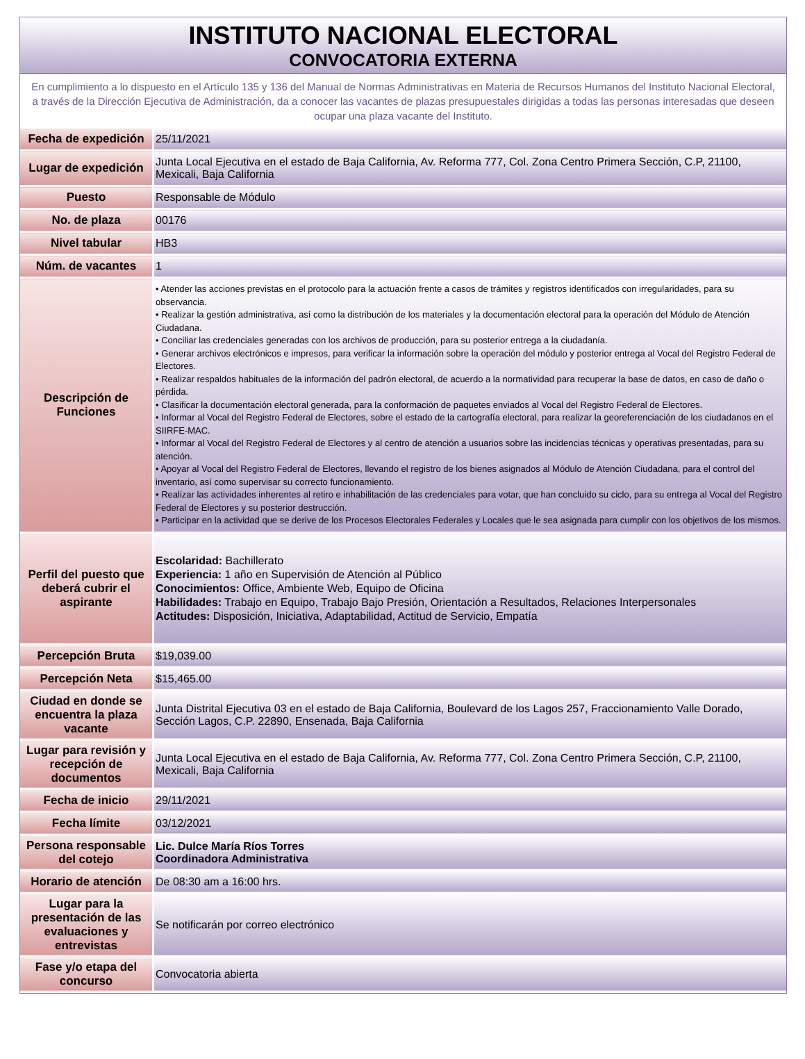INSTITUTO NACIONAL ELECTORAL
CONVOCATORIA EXTERNA
En cumplimiento a lo dispuesto en el Artículo 135 y 136 del Manual de Normas Administrativas en Materia de Recursos Humanos del Instituto Nacional Electoral, a través de la Dirección Ejecutiva de Administración, da a conocer las vacantes de plazas presupuestales dirigidas a todas las personas interesadas que deseen ocupar una plaza vacante del Instituto.
| Fecha de expedición | 25/11/2021 |
| Lugar de expedición | Junta Local Ejecutiva en el estado de Baja California, Av. Reforma 777, Col. Zona Centro Primera Sección, C.P, 21100, Mexicali, Baja California |
| Puesto | Responsable de Módulo |
| No. de plaza | 00176 |
| Nivel tabular | HB3 |
| Núm. de vacantes | 1 |
| Descripción de Funciones | • Atender las acciones previstas en el protocolo para la actuación frente a casos de trámites y registros identificados con irregularidades, para su observancia. • Realizar la gestión administrativa, así como la distribución de los materiales y la documentación electoral para la operación del Módulo de Atención Ciudadana. • Conciliar las credenciales generadas con los archivos de producción, para su posterior entrega a la ciudadanía. • Generar archivos electrónicos e impresos, para verificar la información sobre la operación del módulo y posterior entrega al Vocal del Registro Federal de Electores. • Realizar respaldos habituales de la información del padrón electoral, de acuerdo a la normatividad para recuperar la base de datos, en caso de daño o pérdida. • Clasificar la documentación electoral generada, para la conformación de paquetes enviados al Vocal del Registro Federal de Electores. • Informar al Vocal del Registro Federal de Electores, sobre el estado de la cartografía electoral, para realizar la georeferenciación de los ciudadanos en el SIIRFE-MAC. • Informar al Vocal del Registro Federal de Electores y al centro de atención a usuarios sobre las incidencias técnicas y operativas presentadas, para su atención. • Apoyar al Vocal del Registro Federal de Electores, llevando el registro de los bienes asignados al Módulo de Atención Ciudadana, para el control del inventario, así como supervisar su correcto funcionamiento. • Realizar las actividades inherentes al retiro e inhabilitación de las credenciales para votar, que han concluido su ciclo, para su entrega al Vocal del Registro Federal de Electores y su posterior destrucción. • Participar en la actividad que se derive de los Procesos Electorales Federales y Locales que le sea asignada para cumplir con los objetivos de los mismos. |
| Perfil del puesto que deberá cubrir el aspirante | Escolaridad: Bachillerato Experiencia: 1 año en Supervisión de Atención al Público Conocimientos: Office, Ambiente Web, Equipo de Oficina Habilidades: Trabajo en Equipo, Trabajo Bajo Presión, Orientación a Resultados, Relaciones Interpersonales Actitudes: Disposición, Iniciativa, Adaptabilidad, Actitud de Servicio, Empatía |
| Percepción Bruta | $19,039.00 |
| Percepción Neta | $15,465.00 |
| Ciudad en donde se encuentra la plaza vacante | Junta Distrital Ejecutiva 03 en el estado de Baja California, Boulevard de los Lagos 257, Fraccionamiento Valle Dorado, Sección Lagos, C.P. 22890, Ensenada, Baja California |
| Lugar para revisión y recepción de documentos | Junta Local Ejecutiva en el estado de Baja California, Av. Reforma 777, Col. Zona Centro Primera Sección, C.P, 21100, Mexicali, Baja California |
| Fecha de inicio | 29/11/2021 |
| Fecha límite | 03/12/2021 |
| Persona responsable del cotejo | Lic. Dulce María Ríos Torres Coordinadora Administrativa |
| Horario de atención | De 08:30 am a 16:00 hrs. |
| Lugar para la presentación de las evaluaciones y entrevistas | Se notificarán por correo electrónico |
| Fase y/o etapa del concurso | Convocatoria abierta |